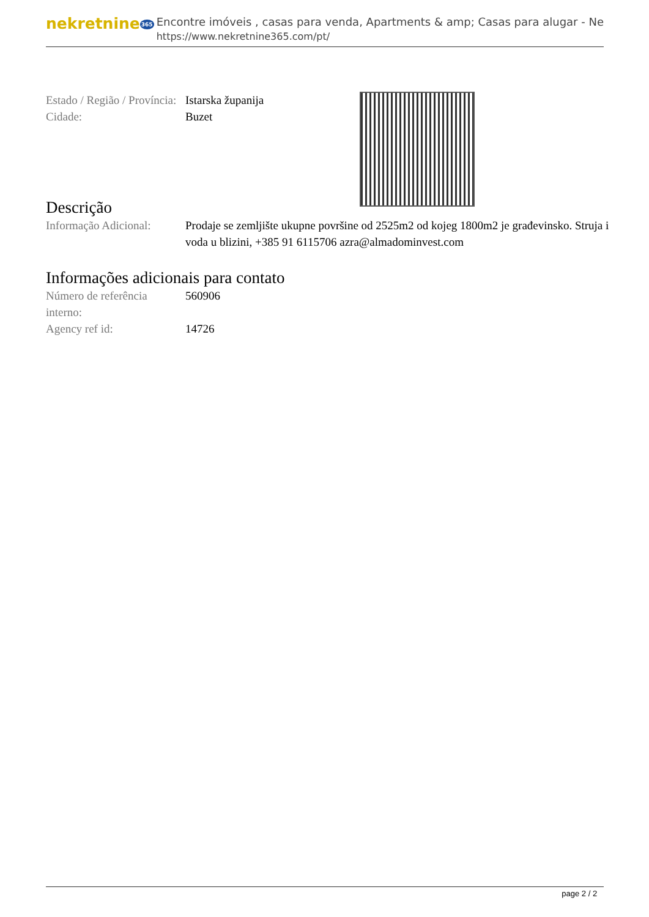nekretnine365
Encontre imóveis , casas para venda, Apartments & amp; Casas para alugar - Ne
https://www.nekretnine365.com/pt/
| Estado / Região / Província: | Istarska županija |
| Cidade: | Buzet |
Descrição
| Informação Adicional: | Prodaje se zemljište ukupne površine od 2525m2 od kojeg 1800m2 je građevinsko. Struja i voda u blizini, +385 91 6115706 azra@almadominvest.com |
Informações adicionais para contato
| Número de referência interno: | 560906 |
| Agency ref id: | 14726 |
page 2 / 2